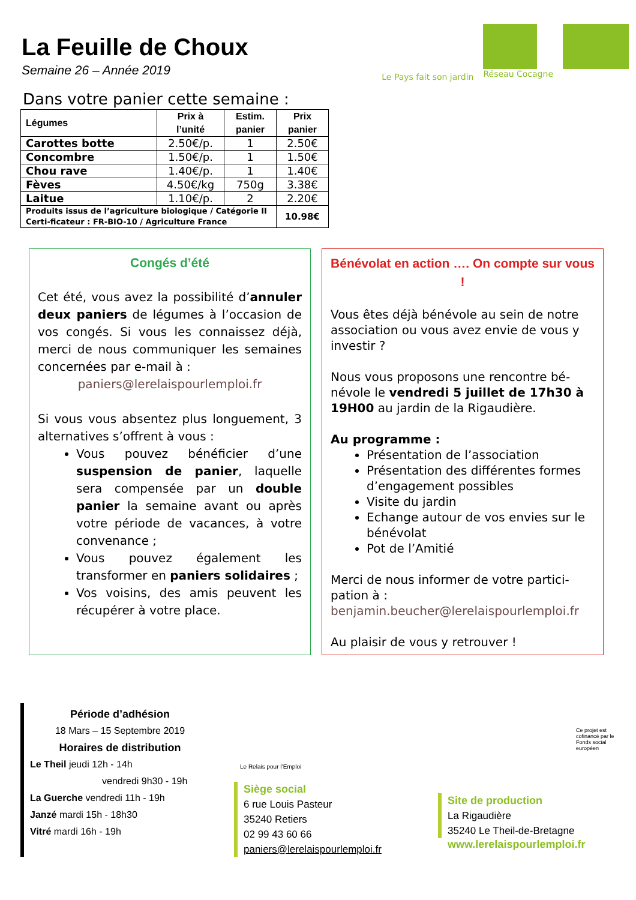La Feuille de Choux
Semaine 26 – Année 2019
Le Pays fait son jardin Réseau Cocagne
Dans votre panier cette semaine :
| Légumes | Prix à l’unité | Estim. panier | Prix panier |
| --- | --- | --- | --- |
| Carottes botte | 2.50€/p. | 1 | 2.50€ |
| Concombre | 1.50€/p. | 1 | 1.50€ |
| Chou rave | 1.40€/p. | 1 | 1.40€ |
| Fèves | 4.50€/kg | 750g | 3.38€ |
| Laitue | 1.10€/p. | 2 | 2.20€ |
| Produits issus de l’agriculture biologique / Catégorie II Certi-ficateur : FR-BIO-10 / Agriculture France | | | 10.98€ |
Congés d’été
Cet été, vous avez la possibilité d’annuler deux paniers de légumes à l’occasion de vos congés. Si vous les connaissez déjà, merci de nous communiquer les semaines concernées par e-mail à :
paniers@lerelaispourlemploi.fr
Si vous vous absentez plus longuement, 3 alternatives s’offrent à vous :
Vous pouvez bénéficier d’une suspension de panier, laquelle sera compensée par un double panier la semaine avant ou après votre période de vacances, à votre convenance ;
Vous pouvez également les transformer en paniers solidaires ;
Vos voisins, des amis peuvent les récupérer à votre place.
Bénévolat en action …. On compte sur vous !
Vous êtes déjà bénévole au sein de notre association ou vous avez envie de vous y investir ?
Nous vous proposons une rencontre bé-névole le vendredi 5 juillet de 17h30 à 19H00 au jardin de la Rigaudière.
Au programme :
Présentation de l’association
Présentation des différentes formes d’engagement possibles
Visite du jardin
Echange autour de vos envies sur le bénévolat
Pot de l’Amitié
Merci de nous informer de votre partici-pation à :
benjamin.beucher@lerelaispourlemploi.fr
Au plaisir de vous y retrouver !
Période d’adhésion
18 Mars – 15 Septembre 2019
Horaires de distribution
Le Theil jeudi 12h - 14h
vendredi 9h30 - 19h
La Guerche vendredi 11h - 19h
Janzé mardi 15h - 18h30
Vitré mardi 16h - 19h
Le Relais pour l’Emploi
Siège social
6 rue Louis Pasteur
35240 Retiers
02 99 43 60 66
paniers@lerelaispourlemploi.fr
Ce projet est cofinancé par le Fonds social européen
Site de production
La Rigaudière
35240 Le Theil-de-Bretagne
www.lerelaispourlemploi.fr